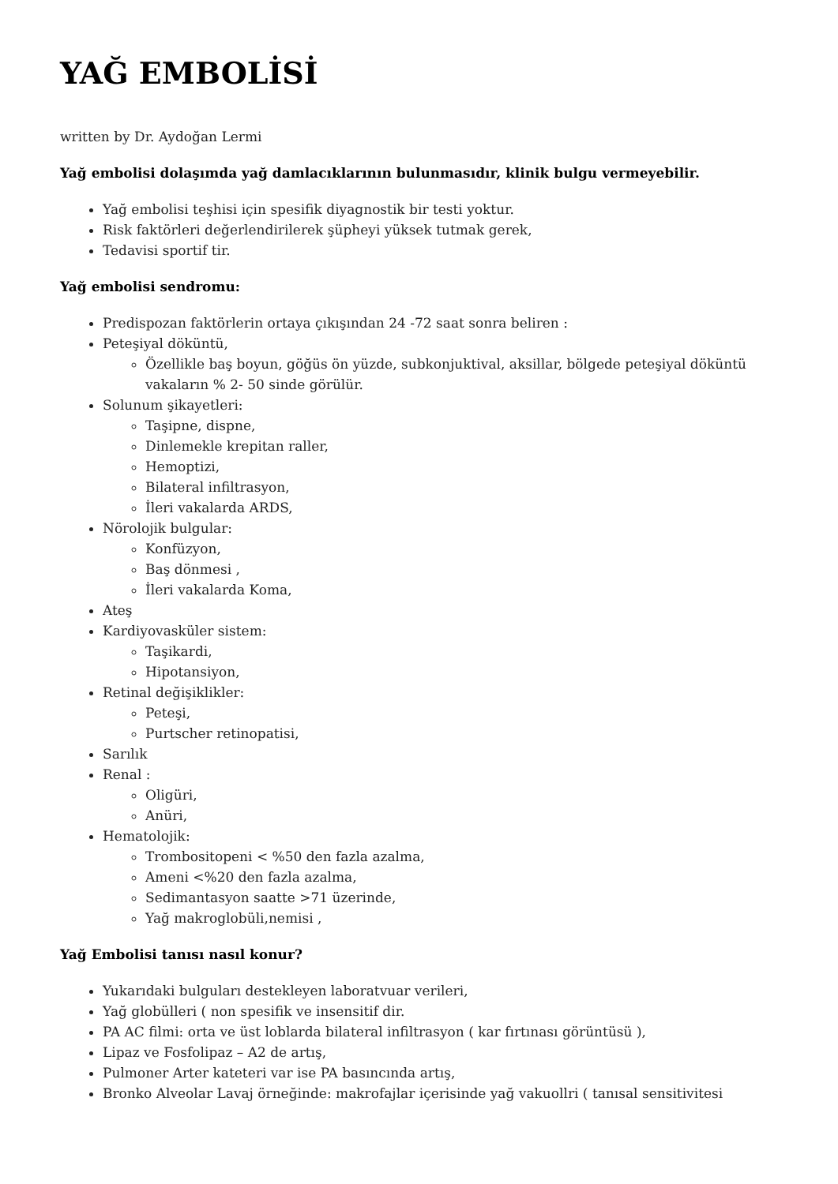YAĞ EMBOLİSİ
written by Dr. Aydoğan Lermi
Yağ embolisi dolaşımda yağ damlacıklarının bulunmasıdır, klinik bulgu vermeyebilir.
Yağ embolisi teşhisi için spesifik diyagnostik bir testi yoktur.
Risk faktörleri değerlendirilerek şüpheyi yüksek tutmak gerek,
Tedavisi sportif tir.
Yağ embolisi sendromu:
Predispozan faktörlerin ortaya çıkışından 24 -72 saat sonra beliren :
Peteşiyal döküntü,
Özellikle baş boyun, göğüs ön yüzde, subkonjuktival, aksillar, bölgede peteşiyal döküntü vakaların % 2- 50 sinde görülür.
Solunum şikayetleri:
Taşipne, dispne,
Dinlemekle krepitan raller,
Hemoptizi,
Bilateral infiltrasyon,
İleri vakalarda ARDS,
Nörolojik bulgular:
Konfüzyon,
Baş dönmesi ,
İleri vakalarda Koma,
Ateş
Kardiyovasküler sistem:
Taşikardi,
Hipotansiyon,
Retinal değişiklikler:
Peteşi,
Purtscher retinopatisi,
Sarılık
Renal :
Oligüri,
Anüri,
Hematolojik:
Trombositopeni < %50 den fazla azalma,
Ameni <%20 den fazla azalma,
Sedimantasyon saatte >71 üzerinde,
Yağ makroglobüli,nemisi ,
Yağ Embolisi tanısı nasıl konur?
Yukarıdaki bulguları destekleyen laboratvuar verileri,
Yağ globülleri ( non spesifik ve insensitif dir.
PA AC filmi: orta ve üst loblarda bilateral infiltrasyon ( kar fırtınası görüntüsü ),
Lipaz ve Fosfolipaz – A2 de artış,
Pulmoner Arter kateteri var ise PA basıncında artış,
Bronko Alveolar Lavaj örneğinde: makrofajlar içerisinde yağ vakuollri ( tanısal sensitivitesi